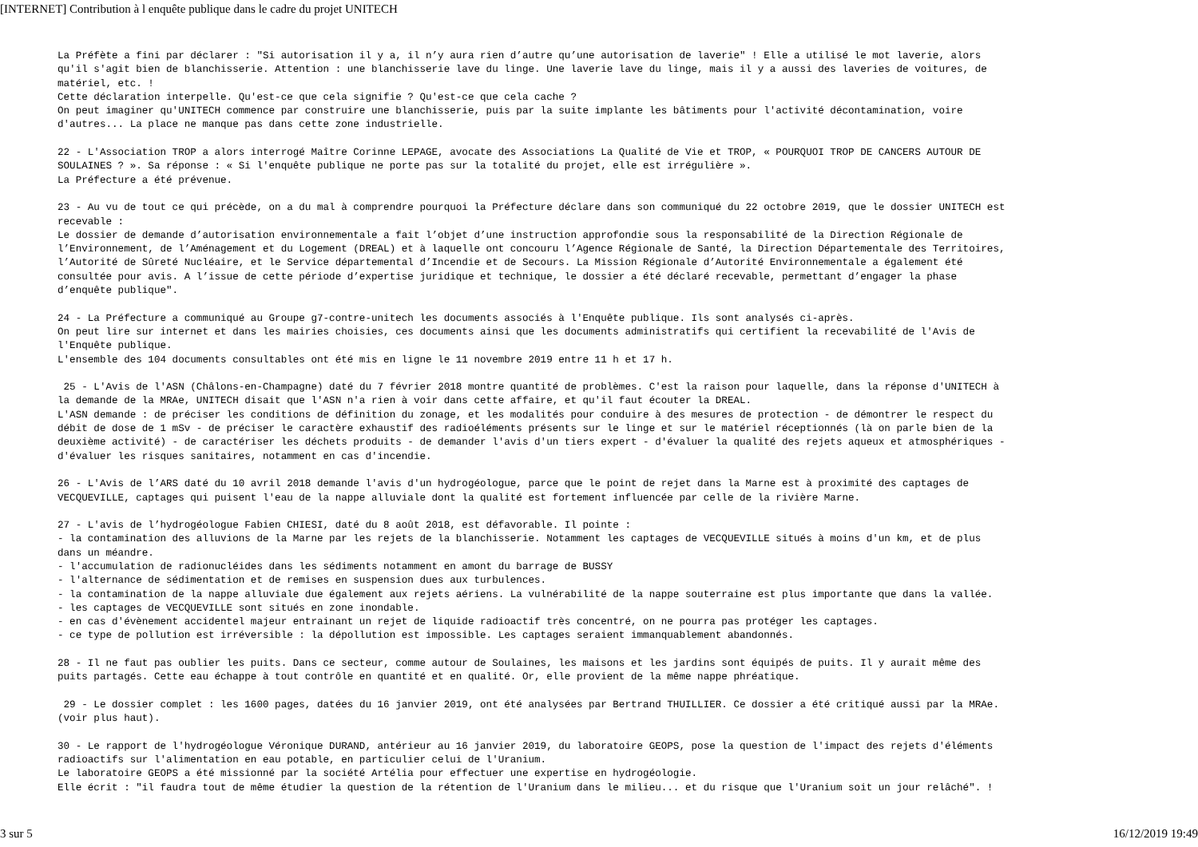[INTERNET] Contribution à l enquête publique dans le cadre du projet UNITECH
La Préfète a fini par déclarer : "Si autorisation il y a, il n’y aura rien d’autre qu’une autorisation de laverie" ! Elle a utilisé le mot laverie, alors qu'il s'agit bien de blanchisserie. Attention : une blanchisserie lave du linge. Une laverie lave du linge, mais il y a aussi des laveries de voitures, de matériel, etc. ! Cette déclaration interpelle. Qu'est-ce que cela signifie ? Qu'est-ce que cela cache ? On peut imaginer qu'UNITECH commence par construire une blanchisserie, puis par la suite implante les bâtiments pour l'activité décontamination, voire d'autres... La place ne manque pas dans cette zone industrielle. 22 - L'Association TROP a alors interrogé Maître Corinne LEPAGE, avocate des Associations La Qualité de Vie et TROP, « POURQUOI TROP DE CANCERS AUTOUR DE SOULAINES ? ». Sa réponse : « Si l'enquête publique ne porte pas sur la totalité du projet, elle est irrégulière ». La Préfecture a été prévenue. 23 - Au vu de tout ce qui précède, on a du mal à comprendre pourquoi la Préfecture déclare dans son communiqué du 22 octobre 2019, que le dossier UNITECH est recevable : Le dossier de demande d’autorisation environnementale a fait l’objet d’une instruction approfondie sous la responsabilité de la Direction Régionale de l’Environnement, de l’Aménagement et du Logement (DREAL) et à laquelle ont concouru l’Agence Régionale de Santé, la Direction Départementale des Territoires, l’Autorité de Sûreté Nucléaire, et le Service départemental d’Incendie et de Secours. La Mission Régionale d’Autorité Environnementale a également été consultée pour avis. A l’issue de cette période d’expertise juridique et technique, le dossier a été déclaré recevable, permettant d’engager la phase d’enquête publique". 24 - La Préfecture a communiqué au Groupe g7-contre-unitech les documents associés à l'Enquête publique. Ils sont analysés ci-après. On peut lire sur internet et dans les mairies choisies, ces documents ainsi que les documents administratifs qui certifient la recevabilité de l'Avis de l'Enquête publique. L'ensemble des 104 documents consultables ont été mis en ligne le 11 novembre 2019 entre 11 h et 17 h. 25 - L'Avis de l'ASN (Châlons-en-Champagne) daté du 7 février 2018 montre quantité de problèmes. C'est la raison pour laquelle, dans la réponse d'UNITECH à la demande de la MRAe, UNITECH disait que l'ASN n'a rien à voir dans cette affaire, et qu'il faut écouter la DREAL. L'ASN demande : de préciser les conditions de définition du zonage, et les modalités pour conduire à des mesures de protection - de démontrer le respect du débit de dose de 1 mSv - de préciser le caractère exhaustif des radioéléments présents sur le linge et sur le matériel réceptionnés (là on parle bien de la deuxième activité) - de caractériser les déchets produits - de demander l'avis d'un tiers expert - d'évaluer la qualité des rejets aqueux et atmosphériques - d'évaluer les risques sanitaires, notamment en cas d'incendie. 26 - L'Avis de l’ARS daté du 10 avril 2018 demande l'avis d'un hydrogéologue, parce que le point de rejet dans la Marne est à proximité des captages de VECQUEVILLE, captages qui puisent l'eau de la nappe alluviale dont la qualité est fortement influencée par celle de la rivière Marne. 27 - L'avis de l’hydrogéologue Fabien CHIESI, daté du 8 août 2018, est défavorable. Il pointe : - la contamination des alluvions de la Marne par les rejets de la blanchisserie. Notamment les captages de VECQUEVILLE situés à moins d'un km, et de plus dans un méandre. - l'accumulation de radionucléides dans les sédiments notamment en amont du barrage de BUSSY - l'alternance de sédimentation et de remises en suspension dues aux turbulences. - la contamination de la nappe alluviale due également aux rejets aériens. La vulnérabilité de la nappe souterraine est plus importante que dans la vallée. - les captages de VECQUEVILLE sont situés en zone inondable. - en cas d'évènement accidentel majeur entrainant un rejet de liquide radioactif très concentré, on ne pourra pas protéger les captages. - ce type de pollution est irréversible : la dépollution est impossible. Les captages seraient immanquablement abandonnés. 28 - Il ne faut pas oublier les puits. Dans ce secteur, comme autour de Soulaines, les maisons et les jardins sont équipés de puits. Il y aurait même des puits partagés. Cette eau échappe à tout contrôle en quantité et en qualité. Or, elle provient de la même nappe phréatique. 29 - Le dossier complet : les 1600 pages, datées du 16 janvier 2019, ont été analysées par Bertrand THUILLIER. Ce dossier a été critiqué aussi par la MRAe. (voir plus haut). 30 - Le rapport de l'hydrogéologue Véronique DURAND, antérieur au 16 janvier 2019, du laboratoire GEOPS, pose la question de l'impact des rejets d'éléments radioactifs sur l'alimentation en eau potable, en particulier celui de l'Uranium. Le laboratoire GEOPS a été missionné par la société Artélia pour effectuer une expertise en hydrogéologie. Elle écrit : "il faudra tout de même étudier la question de la rétention de l'Uranium dans le milieu... et du risque que l'Uranium soit un jour relâché". !
3 sur 5 16/12/2019 19:49